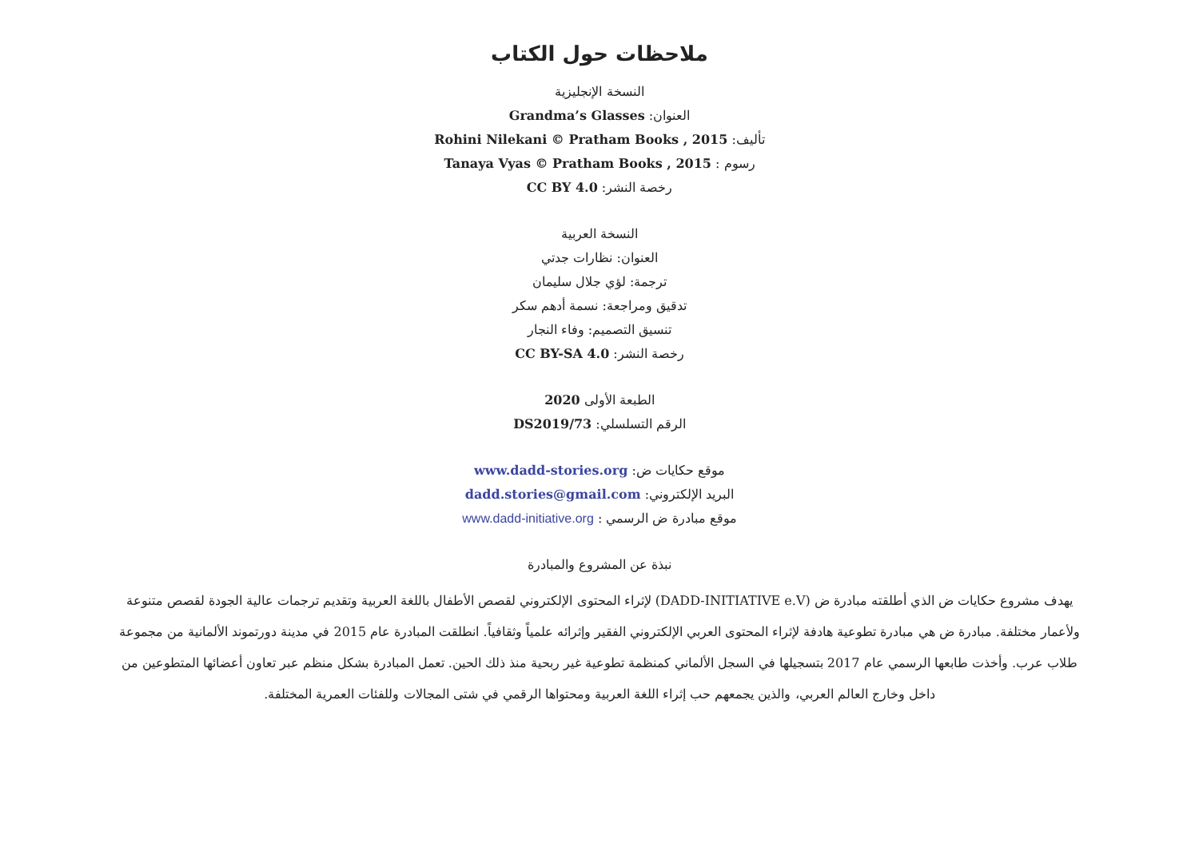ملاحظات حول الكتاب
النسخة الإنجليزية
العنوان: Grandma’s Glasses
تأليف: Rohini Nilekani © Pratham Books , 2015
رسوم : Tanaya Vyas © Pratham Books , 2015
رخصة النشر: CC BY 4.0
النسخة العربية
العنوان: نظارات جدتي
ترجمة: لؤي جلال سليمان
تدقيق ومراجعة: نسمة أدهم سكر
تنسيق التصميم: وفاء النجار
رخصة النشر: CC BY-SA 4.0
الطبعة الأولى 2020
الرقم التسلسلي: DS2019/73
موقع حكايات ض: www.dadd-stories.org
البريد الإلكتروني: dadd.stories@gmail.com
موقع مبادرة ض الرسمي : www.dadd-initiative.org
نبذة عن المشروع والمبادرة
يهدف مشروع حكايات ض الذي أطلقته مبادرة ض (DADD-INITIATIVE e.V) لإثراء المحتوى الإلكتروني لقصص الأطفال باللغة العربية وتقديم ترجمات عالية الجودة لقصص متنوعة ولأعمار مختلفة. مبادرة ض هي مبادرة تطوعية هادفة لإثراء المحتوى العربي الإلكتروني الفقير وإثرائه علمياً وثقافياً. انطلقت المبادرة عام 2015 في مدينة دورتموند الألمانية من مجموعة طلاب عرب. وأخذت طابعها الرسمي عام 2017 بتسجيلها في السجل الألماني كمنظمة تطوعية غير ربحية منذ ذلك الحين. تعمل المبادرة بشكل منظم عبر تعاون أعضائها المتطوعين من داخل وخارج العالم العربي، والذين يجمعهم حب إثراء اللغة العربية ومحتواها الرقمي في شتى المجالات وللفئات العمرية المختلفة.